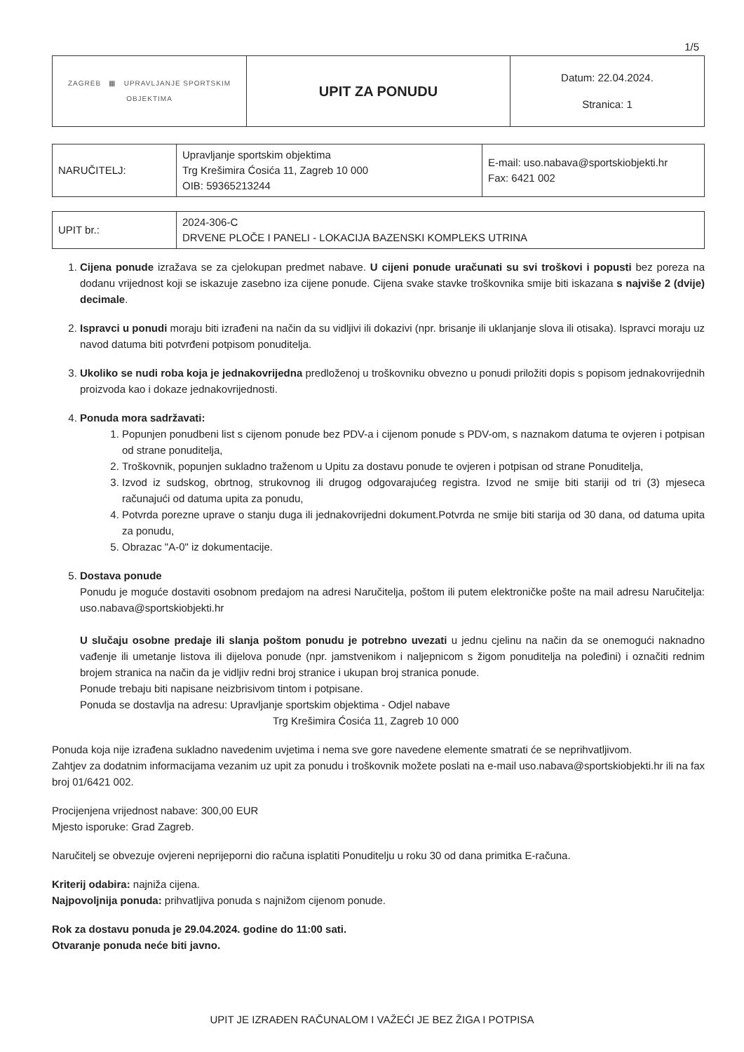1/5
| ZAGREB ▦ UPRAVLJANJE SPORTSKIM OBJEKTIMA | UPIT ZA PONUDU | Datum: 22.04.2024. Stranica: 1 |
| NARUČITELJ: | Upravljanje sportskim objektima Trg Krešimira Ćosića 11, Zagreb 10 000 OIB: 59365213244 | E-mail: uso.nabava@sportskiobjekti.hr Fax: 6421 002 |
| UPIT br.: | 2024-306-C DRVENE PLOČE I PANELI - LOKACIJA BAZENSKI KOMPLEKS UTRINA |
1. Cijena ponude izražava se za cjelokupan predmet nabave. U cijeni ponude uračunati su svi troškovi i popusti bez poreza na dodanu vrijednost koji se iskazuje zasebno iza cijene ponude. Cijena svake stavke troškovnika smije biti iskazana s najviše 2 (dvije) decimale.
2. Ispravci u ponudi moraju biti izrađeni na način da su vidljivi ili dokazivi (npr. brisanje ili uklanjanje slova ili otisaka). Ispravci moraju uz navod datuma biti potvrđeni potpisom ponuditelja.
3. Ukoliko se nudi roba koja je jednakovrijedna predloženoj u troškovniku obvezno u ponudi priložiti dopis s popisom jednakovrijednih proizvoda kao i dokaze jednakovrijednosti.
4. Ponuda mora sadržavati:
1. Popunjen ponudbeni list s cijenom ponude bez PDV-a i cijenom ponude s PDV-om, s naznakom datuma te ovjeren i potpisan od strane ponuditelja,
2. Troškovnik, popunjen sukladno traženom u Upitu za dostavu ponude te ovjeren i potpisan od strane Ponuditelja,
3. Izvod iz sudskog, obrtnog, strukovnog ili drugog odgovarajućeg registra. Izvod ne smije biti stariji od tri (3) mjeseca računajući od datuma upita za ponudu,
4. Potvrda porezne uprave o stanju duga ili jednakovrijedni dokument.Potvrda ne smije biti starija od 30 dana, od datuma upita za ponudu,
5. Obrazac "A-0" iz dokumentacije.
5. Dostava ponude
Ponudu je moguće dostaviti osobnom predajom na adresi Naručitelja, poštom ili putem elektroničke pošte na mail adresu Naručitelja: uso.nabava@sportskiobjekti.hr
U slučaju osobne predaje ili slanja poštom ponudu je potrebno uvezati u jednu cjelinu na način da se onemogući naknadno vađenje ili umetanje listova ili dijelova ponude (npr. jamstvenikom i naljepnicom s žigom ponuditelja na poleđini) i označiti rednim brojem stranica na način da je vidljiv redni broj stranice i ukupan broj stranica ponude.
Ponude trebaju biti napisane neizbrisivom tintom i potpisane.
Ponuda se dostavlja na adresu: Upravljanje sportskim objektima - Odjel nabave
Trg Krešimira Ćosića 11, Zagreb 10 000
Ponuda koja nije izrađena sukladno navedenim uvjetima i nema sve gore navedene elemente smatrati će se neprihvatljivom.
Zahtjev za dodatnim informacijama vezanim uz upit za ponudu i troškovnik možete poslati na e-mail uso.nabava@sportskiobjekti.hr ili na fax broj 01/6421 002.
Procijenjena vrijednost nabave: 300,00 EUR
Mjesto isporuke: Grad Zagreb.
Naručitelj se obvezuje ovjereni neprijeporni dio računa isplatiti Ponuditelju u roku 30 od dana primitka E-računa.
Kriterij odabira: najniža cijena.
Najpovoljnija ponuda: prihvatljiva ponuda s najnižom cijenom ponude.
Rok za dostavu ponuda je 29.04.2024. godine do 11:00 sati.
Otvaranje ponuda neće biti javno.
UPIT JE IZRAĐEN RAČUNALOM I VAŽEĆI JE BEZ ŽIGA I POTPISA